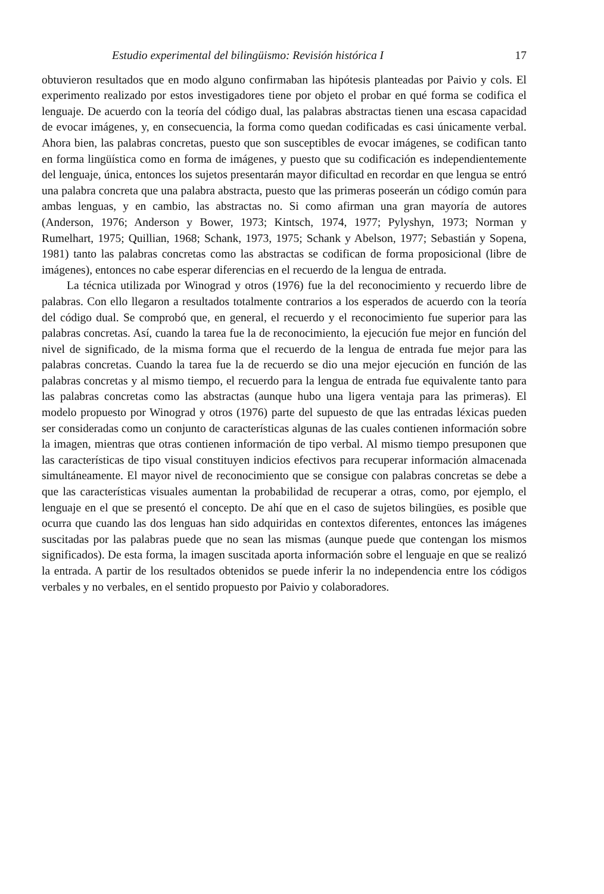Estudio experimental del bilingüismo: Revisión histórica I 17
obtuvieron resultados que en modo alguno confirmaban las hipótesis planteadas por Paivio y cols. El experimento realizado por estos investigadores tiene por objeto el probar en qué forma se codifica el lenguaje. De acuerdo con la teoría del código dual, las palabras abstractas tienen una escasa capacidad de evocar imágenes, y, en consecuencia, la forma como quedan codificadas es casi únicamente verbal. Ahora bien, las palabras concretas, puesto que son susceptibles de evocar imágenes, se codifican tanto en forma lingüística como en forma de imágenes, y puesto que su codificación es independientemente del lenguaje, única, entonces los sujetos presentarán mayor dificultad en recordar en que lengua se entró una palabra concreta que una palabra abstracta, puesto que las primeras poseerán un código común para ambas lenguas, y en cambio, las abstractas no. Si como afirman una gran mayoría de autores (Anderson, 1976; Anderson y Bower, 1973; Kintsch, 1974, 1977; Pylyshyn, 1973; Norman y Rumelhart, 1975; Quillian, 1968; Schank, 1973, 1975; Schank y Abelson, 1977; Sebastián y Sopena, 1981) tanto las palabras concretas como las abstractas se codifican de forma proposicional (libre de imágenes), entonces no cabe esperar diferencias en el recuerdo de la lengua de entrada.
La técnica utilizada por Winograd y otros (1976) fue la del reconocimiento y recuerdo libre de palabras. Con ello llegaron a resultados totalmente contrarios a los esperados de acuerdo con la teoría del código dual. Se comprobó que, en general, el recuerdo y el reconocimiento fue superior para las palabras concretas. Así, cuando la tarea fue la de reconocimiento, la ejecución fue mejor en función del nivel de significado, de la misma forma que el recuerdo de la lengua de entrada fue mejor para las palabras concretas. Cuando la tarea fue la de recuerdo se dio una mejor ejecución en función de las palabras concretas y al mismo tiempo, el recuerdo para la lengua de entrada fue equivalente tanto para las palabras concretas como las abstractas (aunque hubo una ligera ventaja para las primeras). El modelo propuesto por Winograd y otros (1976) parte del supuesto de que las entradas léxicas pueden ser consideradas como un conjunto de características algunas de las cuales contienen información sobre la imagen, mientras que otras contienen información de tipo verbal. Al mismo tiempo presuponen que las características de tipo visual constituyen indicios efectivos para recuperar información almacenada simultáneamente. El mayor nivel de reconocimiento que se consigue con palabras concretas se debe a que las características visuales aumentan la probabilidad de recuperar a otras, como, por ejemplo, el lenguaje en el que se presentó el concepto. De ahí que en el caso de sujetos bilingües, es posible que ocurra que cuando las dos lenguas han sido adquiridas en contextos diferentes, entonces las imágenes suscitadas por las palabras puede que no sean las mismas (aunque puede que contengan los mismos significados). De esta forma, la imagen suscitada aporta información sobre el lenguaje en que se realizó la entrada. A partir de los resultados obtenidos se puede inferir la no independencia entre los códigos verbales y no verbales, en el sentido propuesto por Paivio y colaboradores.